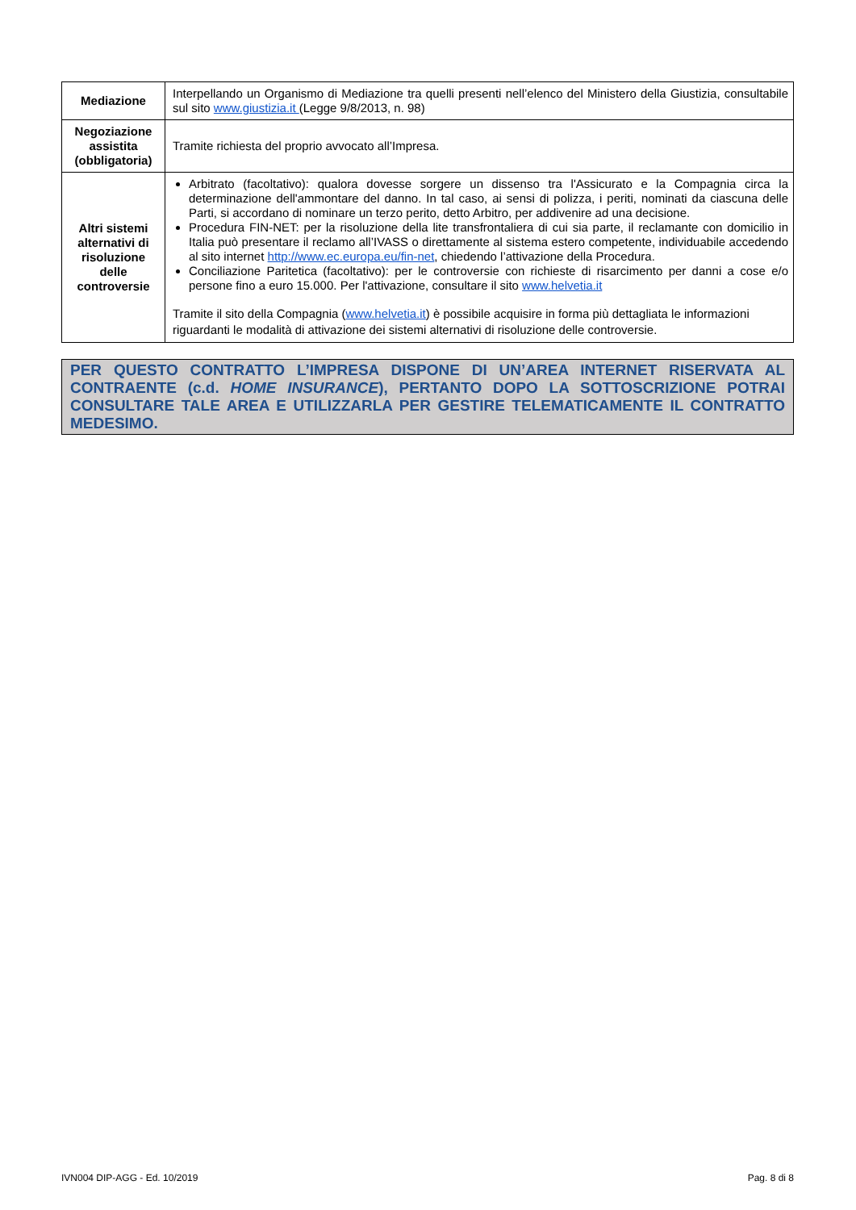| Mediazione | Interpellando un Organismo di Mediazione tra quelli presenti nell’elenco del Ministero della Giustizia, consultabile sul sito www.giustizia.it (Legge 9/8/2013, n. 98) |
| Negoziazione assistita (obbligatoria) | Tramite richiesta del proprio avvocato all’Impresa. |
| Altri sistemi alternativi di risoluzione delle controversie | Arbitrato (facoltativo): qualora dovesse sorgere un dissenso tra l'Assicurato e la Compagnia circa la determinazione dell'ammontare del danno. In tal caso, ai sensi di polizza, i periti, nominati da ciascuna delle Parti, si accordano di nominare un terzo perito, detto Arbitro, per addivenire ad una decisione. Procedura FIN-NET: per la risoluzione della lite transfrontaliera di cui sia parte, il reclamante con domicilio in Italia può presentare il reclamo all’IVASS o direttamente al sistema estero competente, individuabile accedendo al sito internet http://www.ec.europa.eu/fin-net , chiedendo l’attivazione della Procedura. Conciliazione Paritetica (facoltativo): per le controversie con richieste di risarcimento per danni a cose e/o persone fino a euro 15.000. Per l'attivazione, consultare il sito www.helvetia.it Tramite il sito della Compagnia ( www.helvetia.it ) è possibile acquisire in forma più dettagliata le informazioni riguardanti le modalità di attivazione dei sistemi alternativi di risoluzione delle controversie. |
PER QUESTO CONTRATTO L’IMPRESA DISPONE DI UN’AREA INTERNET RISERVATA AL CONTRAENTE (c.d. HOME INSURANCE), PERTANTO DOPO LA SOTTOSCRIZIONE POTRAI CONSULTARE TALE AREA E UTILIZZARLA PER GESTIRE TELEMATICAMENTE IL CONTRATTO MEDESIMO.
IVN004 DIP-AGG - Ed. 10/2019 Pag. 8 di 8